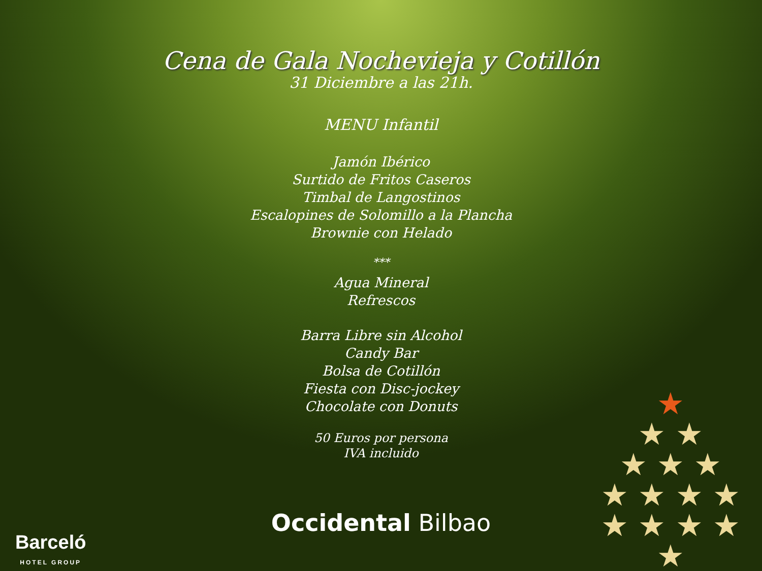Cena de Gala Nochevieja y Cotillón
31 Diciembre a las 21h.
MENU Infantil
Jamón Ibérico
Surtido de Fritos Caseros
Timbal de Langostinos
Escalopines de Solomillo a la Plancha
Brownie con Helado
***
Agua Mineral
Refrescos
Barra Libre sin Alcohol
Candy Bar
Bolsa de Cotillón
Fiesta con Disc-jockey
Chocolate con Donuts
50 Euros por persona
IVA incluido
Occidental Bilbao
Barceló
HOTEL GROUP
★
★ ★
★ ★ ★
★ ★ ★ ★
★ ★ ★ ★ ★